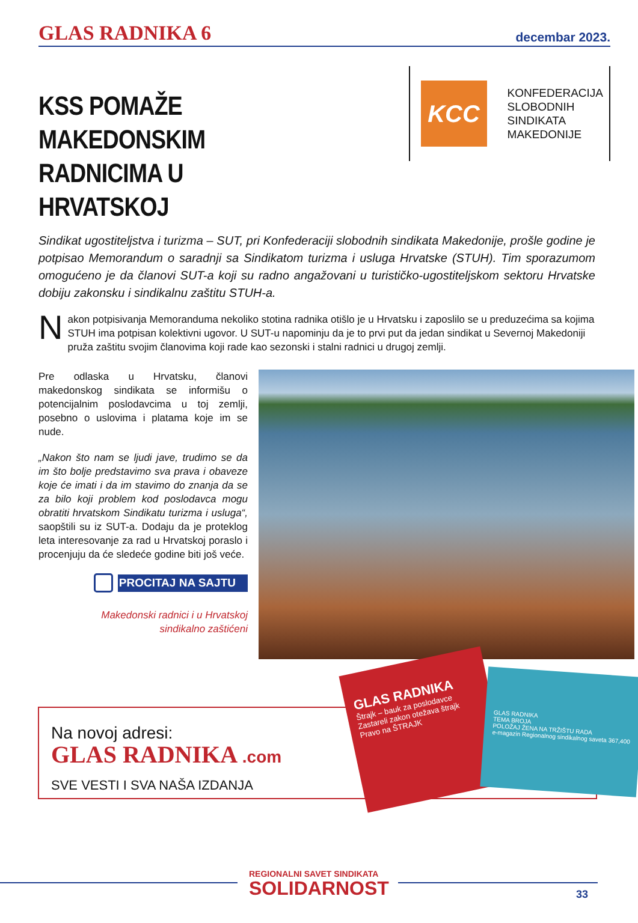GLAS RADNIKA 6
decembar 2023.
KSS POMAŽE MAKEDONSKIM RADNICIMA U HRVATSKOJ
KCC
KONFEDERACIJA
SLOBODNIH
SINDIKATA
MAKEDONIJE
Sindikat ugostiteljstva i turizma – SUT, pri Konfederaciji slobodnih sindikata Makedonije, prošle godine je potpisao Memorandum o saradnji sa Sindikatom turizma i usluga Hrvatske (STUH). Tim sporazumom omogućeno je da članovi SUT-a koji su radno angažovani u turističko-ugostiteljskom sektoru Hrvatske dobiju zakonsku i sindikalnu zaštitu STUH-a.
Nakon potpisivanja Memoranduma nekoliko stotina radnika otišlo je u Hrvatsku i zaposlilo se u preduzećima sa kojima STUH ima potpisan kolektivni ugovor. U SUT-u napominju da je to prvi put da jedan sindikat u Severnoj Makedoniji pruža zaštitu svojim članovima koji rade kao sezonski i stalni radnici u drugoj zemlji.
Pre odlaska u Hrvatsku, članovi makedonskog sindikata se informišu o potencijalnim poslodavcima u toj zemlji, posebno o uslovima i platama koje im se nude.
„Nakon što nam se ljudi jave, trudimo se da im što bolje predstavimo sva prava i obaveze koje će imati i da im stavimo do znanja da se za bilo koji problem kod poslodavca mogu obratiti hrvatskom Sindikatu turizma i usluga“, saopštili su iz SUT-a. Dodaju da je proteklog leta interesovanje za rad u Hrvatskoj poraslo i procenjuju da će sledeće godine biti još veće.
PROCITAJ NA SAJTU
Makedonski radnici i u Hrvatskoj
sindikalno zaštićeni
Na novoj adresi:
GLAS RADNIKA .com
SVE VESTI I SVA NAŠA IZDANJA
GLAS RADNIKA
Štrajk – bauk za poslodavce
Zastareli zakon otežava štrajk
Pravo na ŠTRAJK
GLAS RADNIKA
TEMA BROJA
POLOŽAJ ŽENA NA TRŽIŠTU RADA
e-magazin Regionalnog sindikalnog saveta 367,400
REGIONALNI SAVET SINDIKATA
SOLIDARNOST
33